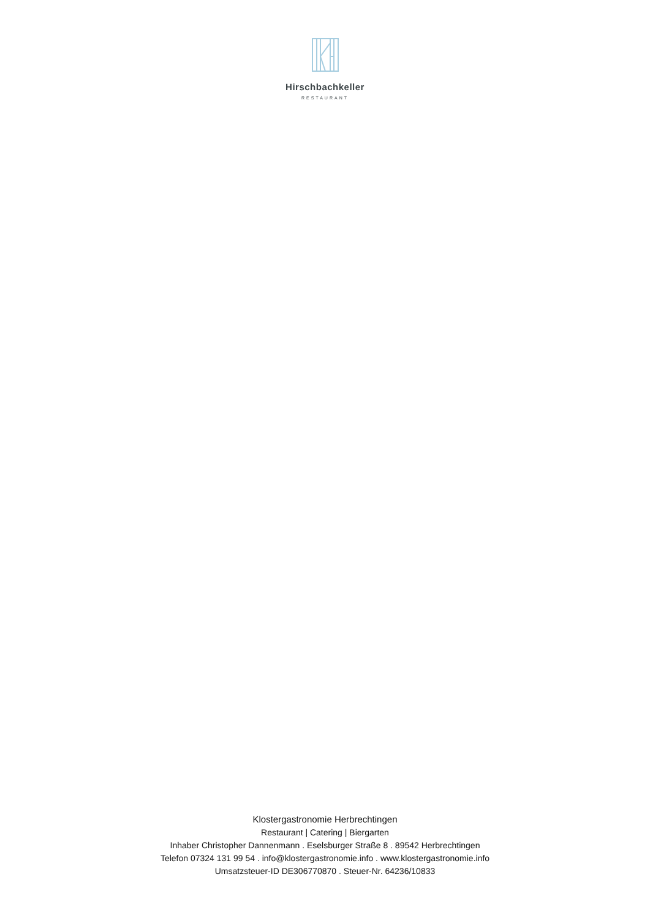Hirschbachkeller
RESTAURANT
Klostergastronomie Herbrechtingen
Restaurant | Catering | Biergarten
Inhaber Christopher Dannenmann . Eselsburger Straße 8 . 89542 Herbrechtingen
Telefon 07324 131 99 54 . info@klostergastronomie.info . www.klostergastronomie.info
Umsatzsteuer-ID DE306770870 . Steuer-Nr. 64236/10833